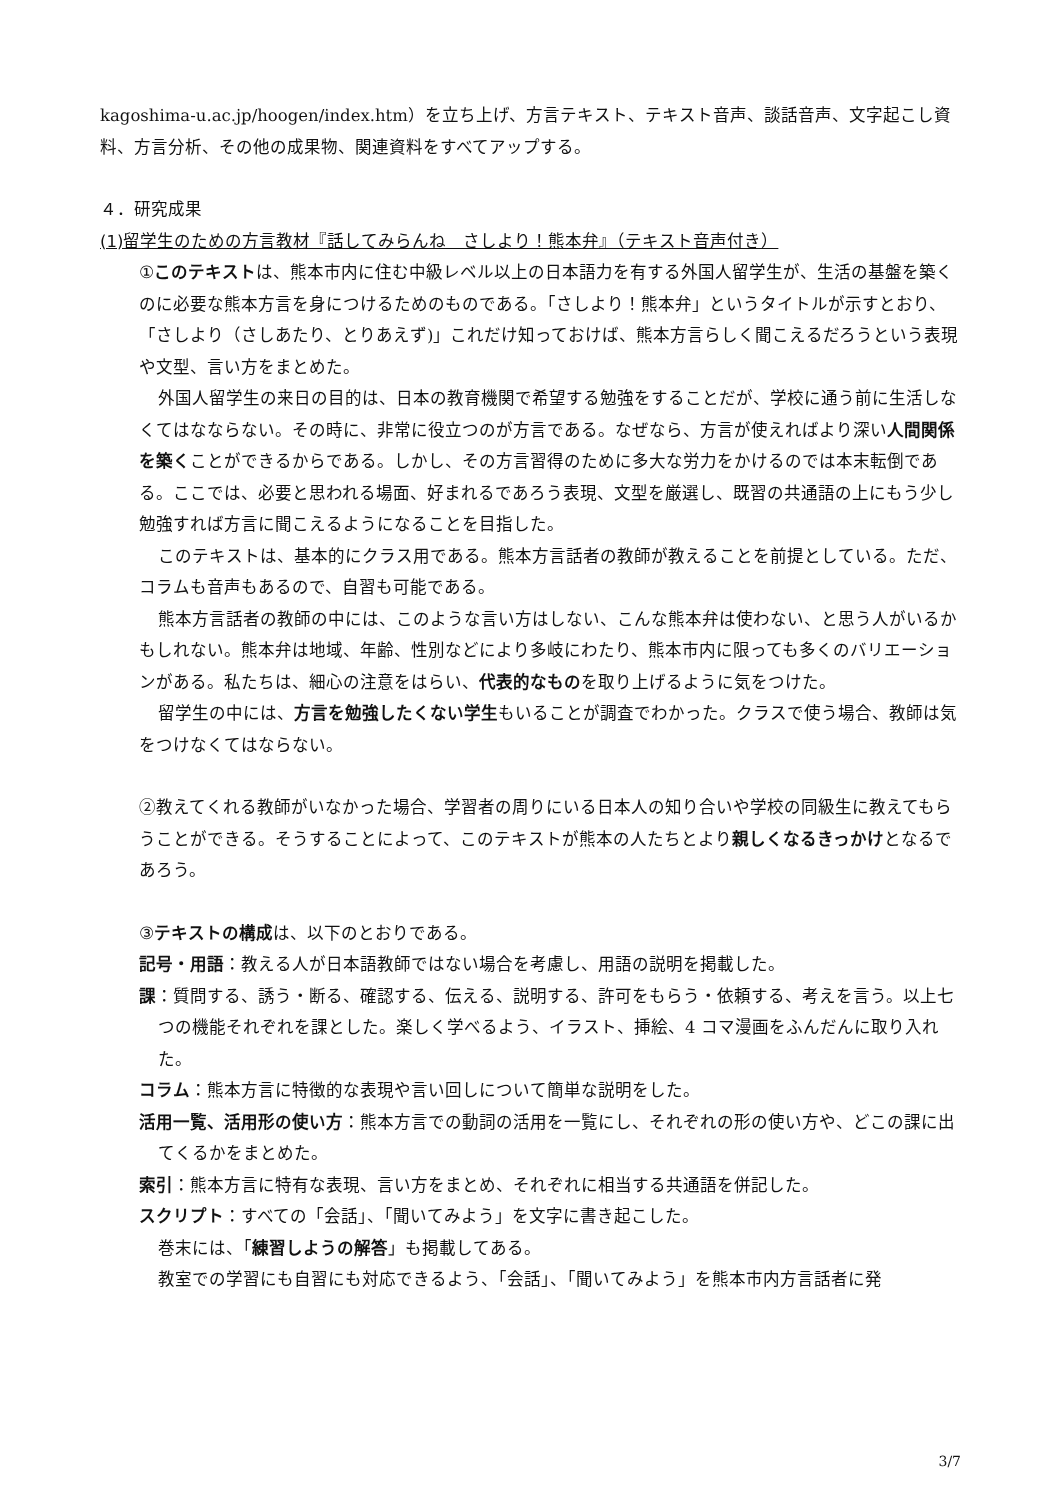kagoshima-u.ac.jp/hoogen/index.htm）を立ち上げ、方言テキスト、テキスト音声、談話音声、文字起こし資料、方言分析、その他の成果物、関連資料をすべてアップする。
４．研究成果
(1)留学生のための方言教材『話してみらんね　さしより！熊本弁』（テキスト音声付き）
①このテキストは、熊本市内に住む中級レベル以上の日本語力を有する外国人留学生が、生活の基盤を築くのに必要な熊本方言を身につけるためのものである。「さしより！熊本弁」というタイトルが示すとおり、「さしより（さしあたり、とりあえず)」これだけ知っておけば、熊本方言らしく聞こえるだろうという表現や文型、言い方をまとめた。
外国人留学生の来日の目的は、日本の教育機関で希望する勉強をすることだが、学校に通う前に生活しなくてはなならない。その時に、非常に役立つのが方言である。なぜなら、方言が使えればより深い人間関係を築くことができるからである。しかし、その方言習得のために多大な労力をかけるのでは本末転倒である。ここでは、必要と思われる場面、好まれるであろう表現、文型を厳選し、既習の共通語の上にもう少し勉強すれば方言に聞こえるようになることを目指した。
このテキストは、基本的にクラス用である。熊本方言話者の教師が教えることを前提としている。ただ、コラムも音声もあるので、自習も可能である。
熊本方言話者の教師の中には、このような言い方はしない、こんな熊本弁は使わない、と思う人がいるかもしれない。熊本弁は地域、年齢、性別などにより多岐にわたり、熊本市内に限っても多くのバリエーションがある。私たちは、細心の注意をはらい、代表的なものを取り上げるように気をつけた。
留学生の中には、方言を勉強したくない学生もいることが調査でわかった。クラスで使う場合、教師は気をつけなくてはならない。
②教えてくれる教師がいなかった場合、学習者の周りにいる日本人の知り合いや学校の同級生に教えてもらうことができる。そうすることによって、このテキストが熊本の人たちとより親しくなるきっかけとなるであろう。
③テキストの構成は、以下のとおりである。
記号・用語：教える人が日本語教師ではない場合を考慮し、用語の説明を掲載した。
課：質問する、誘う・断る、確認する、伝える、説明する、許可をもらう・依頼する、考えを言う。以上七つの機能それぞれを課とした。楽しく学べるよう、イラスト、挿絵、4 コマ漫画をふんだんに取り入れた。
コラム：熊本方言に特徴的な表現や言い回しについて簡単な説明をした。
活用一覧、活用形の使い方：熊本方言での動詞の活用を一覧にし、それぞれの形の使い方や、どこの課に出てくるかをまとめた。
索引：熊本方言に特有な表現、言い方をまとめ、それぞれに相当する共通語を併記した。
スクリプト：すべての「会話」、「聞いてみよう」を文字に書き起こした。
巻末には、「練習しようの解答」も掲載してある。
教室での学習にも自習にも対応できるよう、「会話」、「聞いてみよう」を熊本市内方言話者に発
3/7